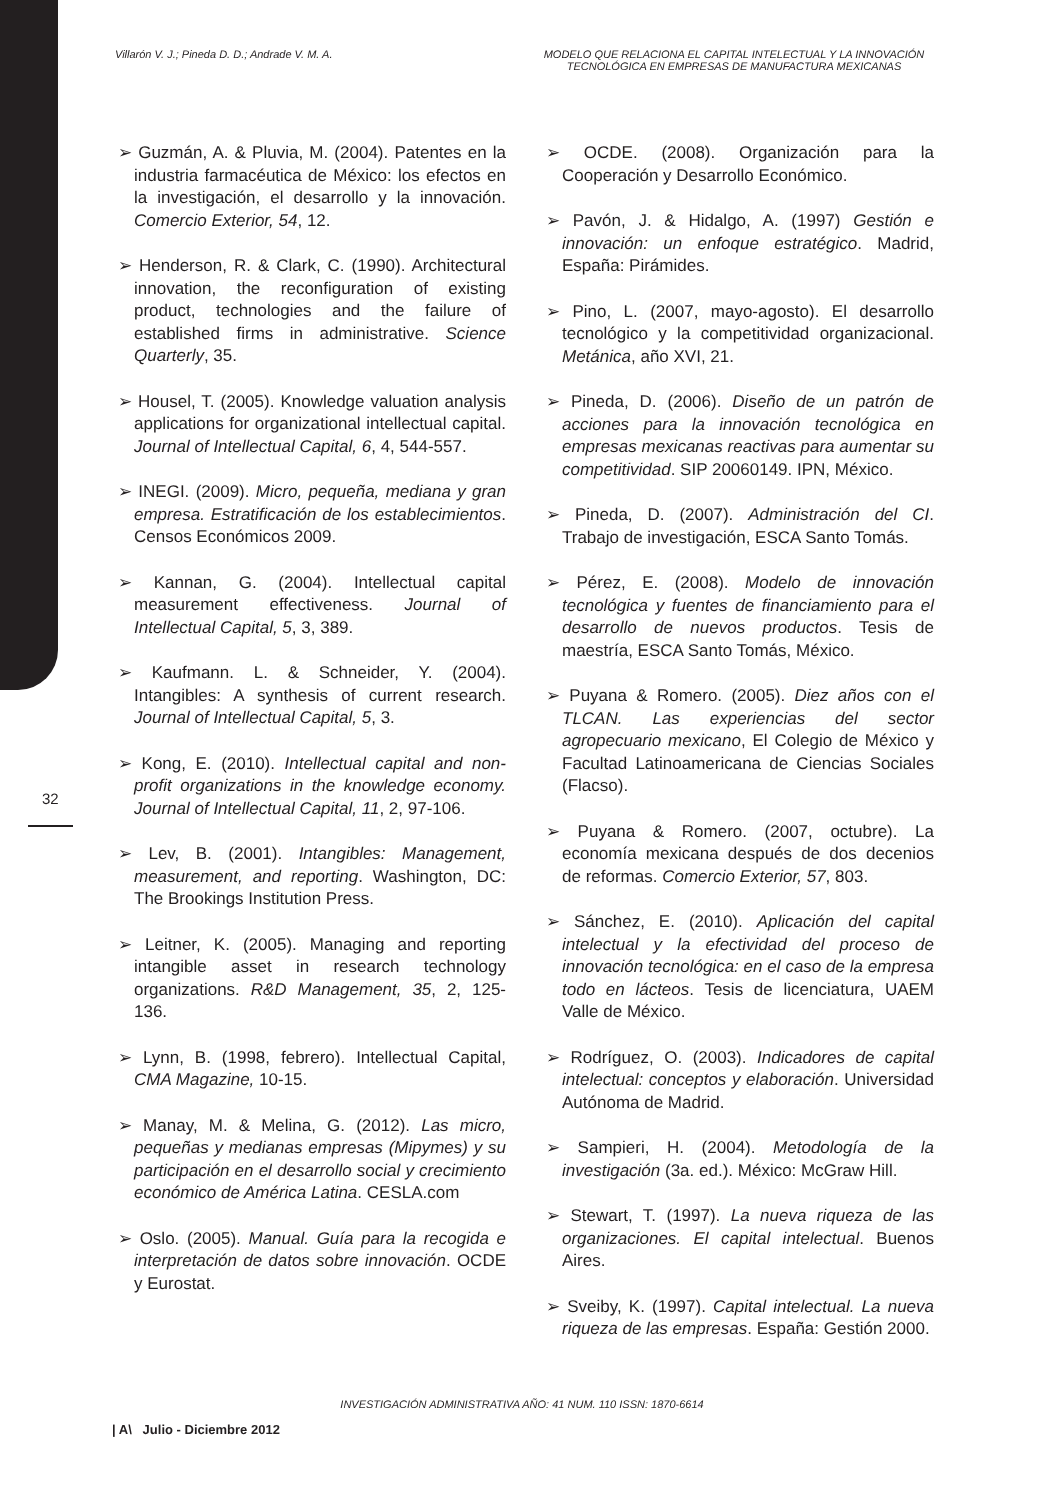Villarón V. J.; Pineda D. D.; Andrade V. M. A.
MODELO QUE RELACIONA EL CAPITAL INTELECTUAL Y LA INNOVACIÓN TECNOLÓGICA EN EMPRESAS DE MANUFACTURA MEXICANAS
32
➢ Guzmán, A. & Pluvia, M. (2004). Patentes en la industria farmacéutica de México: los efectos en la investigación, el desarrollo y la innovación. Comercio Exterior, 54, 12.
➢ Henderson, R. & Clark, C. (1990). Architectural innovation, the reconfiguration of existing product, technologies and the failure of established firms in administrative. Science Quarterly, 35.
➢ Housel, T. (2005). Knowledge valuation analysis applications for organizational intellectual capital. Journal of Intellectual Capital, 6, 4, 544-557.
➢ INEGI. (2009). Micro, pequeña, mediana y gran empresa. Estratificación de los establecimientos. Censos Económicos 2009.
➢ Kannan, G. (2004). Intellectual capital measurement effectiveness. Journal of Intellectual Capital, 5, 3, 389.
➢ Kaufmann. L. & Schneider, Y. (2004). Intangibles: A synthesis of current research. Journal of Intellectual Capital, 5, 3.
➢ Kong, E. (2010). Intellectual capital and non-profit organizations in the knowledge economy. Journal of Intellectual Capital, 11, 2, 97-106.
➢ Lev, B. (2001). Intangibles: Management, measurement, and reporting. Washington, DC: The Brookings Institution Press.
➢ Leitner, K. (2005). Managing and reporting intangible asset in research technology organizations. R&D Management, 35, 2, 125-136.
➢ Lynn, B. (1998, febrero). Intellectual Capital, CMA Magazine, 10-15.
➢ Manay, M. & Melina, G. (2012). Las micro, pequeñas y medianas empresas (Mipymes) y su participación en el desarrollo social y crecimiento económico de América Latina. CESLA.com
➢ Oslo. (2005). Manual. Guía para la recogida e interpretación de datos sobre innovación. OCDE y Eurostat.
➢ OCDE. (2008). Organización para la Cooperación y Desarrollo Económico.
➢ Pavón, J. & Hidalgo, A. (1997) Gestión e innovación: un enfoque estratégico. Madrid, España: Pirámides.
➢ Pino, L. (2007, mayo-agosto). El desarrollo tecnológico y la competitividad organizacional. Metánica, año XVI, 21.
➢ Pineda, D. (2006). Diseño de un patrón de acciones para la innovación tecnológica en empresas mexicanas reactivas para aumentar su competitividad. SIP 20060149. IPN, México.
➢ Pineda, D. (2007). Administración del CI. Trabajo de investigación, ESCA Santo Tomás.
➢ Pérez, E. (2008). Modelo de innovación tecnológica y fuentes de financiamiento para el desarrollo de nuevos productos. Tesis de maestría, ESCA Santo Tomás, México.
➢ Puyana & Romero. (2005). Diez años con el TLCAN. Las experiencias del sector agropecuario mexicano, El Colegio de México y Facultad Latinoamericana de Ciencias Sociales (Flacso).
➢ Puyana & Romero. (2007, octubre). La economía mexicana después de dos decenios de reformas. Comercio Exterior, 57, 803.
➢ Sánchez, E. (2010). Aplicación del capital intelectual y la efectividad del proceso de innovación tecnológica: en el caso de la empresa todo en lácteos. Tesis de licenciatura, UAEM Valle de México.
➢ Rodríguez, O. (2003). Indicadores de capital intelectual: conceptos y elaboración. Universidad Autónoma de Madrid.
➢ Sampieri, H. (2004). Metodología de la investigación (3a. ed.). México: McGraw Hill.
➢ Stewart, T. (1997). La nueva riqueza de las organizaciones. El capital intelectual. Buenos Aires.
➢ Sveiby, K. (1997). Capital intelectual. La nueva riqueza de las empresas. España: Gestión 2000.
INVESTIGACIÓN ADMINISTRATIVA AÑO: 41 NUM. 110 ISSN: 1870-6614
| A\ Julio - Diciembre 2012